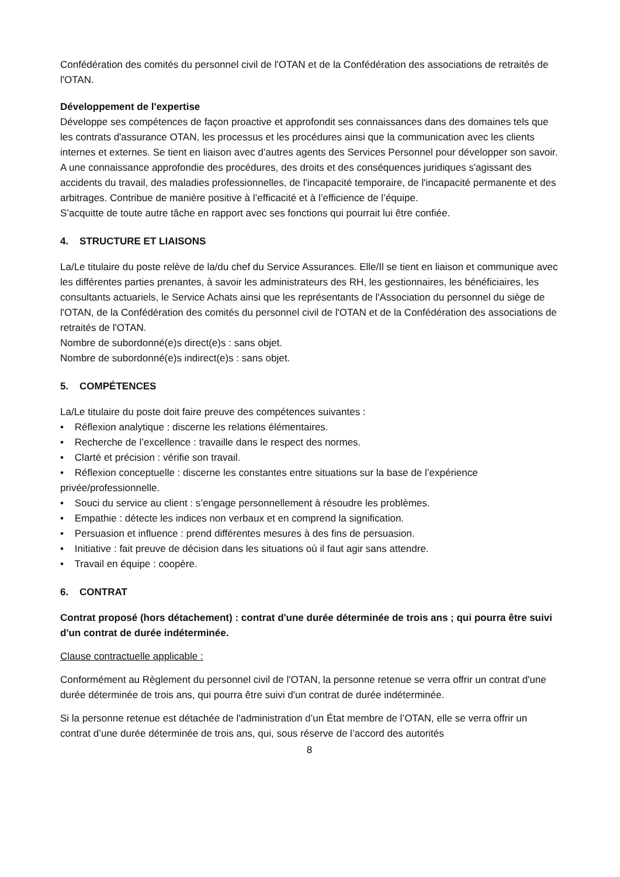Confédération des comités du personnel civil de l'OTAN et de la Confédération des associations de retraités de l'OTAN.
Développement de l'expertise
Développe ses compétences de façon proactive et approfondit ses connaissances dans des domaines tels que les contrats d'assurance OTAN, les processus et les procédures ainsi que la communication avec les clients internes et externes. Se tient en liaison avec d’autres agents des Services Personnel pour développer son savoir. A une connaissance approfondie des procédures, des droits et des conséquences juridiques s'agissant des accidents du travail, des maladies professionnelles, de l'incapacité temporaire, de l'incapacité permanente et des arbitrages. Contribue de manière positive à l’efficacité et à l’efficience de l’équipe.
S’acquitte de toute autre tâche en rapport avec ses fonctions qui pourrait lui être confiée.
4. STRUCTURE ET LIAISONS
La/Le titulaire du poste relève de la/du chef du Service Assurances. Elle/Il se tient en liaison et communique avec les différentes parties prenantes, à savoir les administrateurs des RH, les gestionnaires, les bénéficiaires, les consultants actuariels, le Service Achats ainsi que les représentants de l'Association du personnel du siège de l'OTAN, de la Confédération des comités du personnel civil de l'OTAN et de la Confédération des associations de retraités de l'OTAN.
Nombre de subordonné(e)s direct(e)s : sans objet.
Nombre de subordonné(e)s indirect(e)s : sans objet.
5. COMPÉTENCES
La/Le titulaire du poste doit faire preuve des compétences suivantes :
• Réflexion analytique : discerne les relations élémentaires.
• Recherche de l’excellence : travaille dans le respect des normes.
• Clarté et précision : vérifie son travail.
• Réflexion conceptuelle : discerne les constantes entre situations sur la base de l’expérience privée/professionnelle.
• Souci du service au client : s’engage personnellement à résoudre les problèmes.
• Empathie : détecte les indices non verbaux et en comprend la signification.
• Persuasion et influence : prend différentes mesures à des fins de persuasion.
• Initiative : fait preuve de décision dans les situations où il faut agir sans attendre.
• Travail en équipe : coopère.
6. CONTRAT
Contrat proposé (hors détachement) : contrat d'une durée déterminée de trois ans ; qui pourra être suivi d'un contrat de durée indéterminée.
Clause contractuelle applicable :
Conformément au Règlement du personnel civil de l'OTAN, la personne retenue se verra offrir un contrat d'une durée déterminée de trois ans, qui pourra être suivi d'un contrat de durée indéterminée.
Si la personne retenue est détachée de l'administration d’un État membre de l’OTAN, elle se verra offrir un contrat d’une durée déterminée de trois ans, qui, sous réserve de l’accord des autorités
8